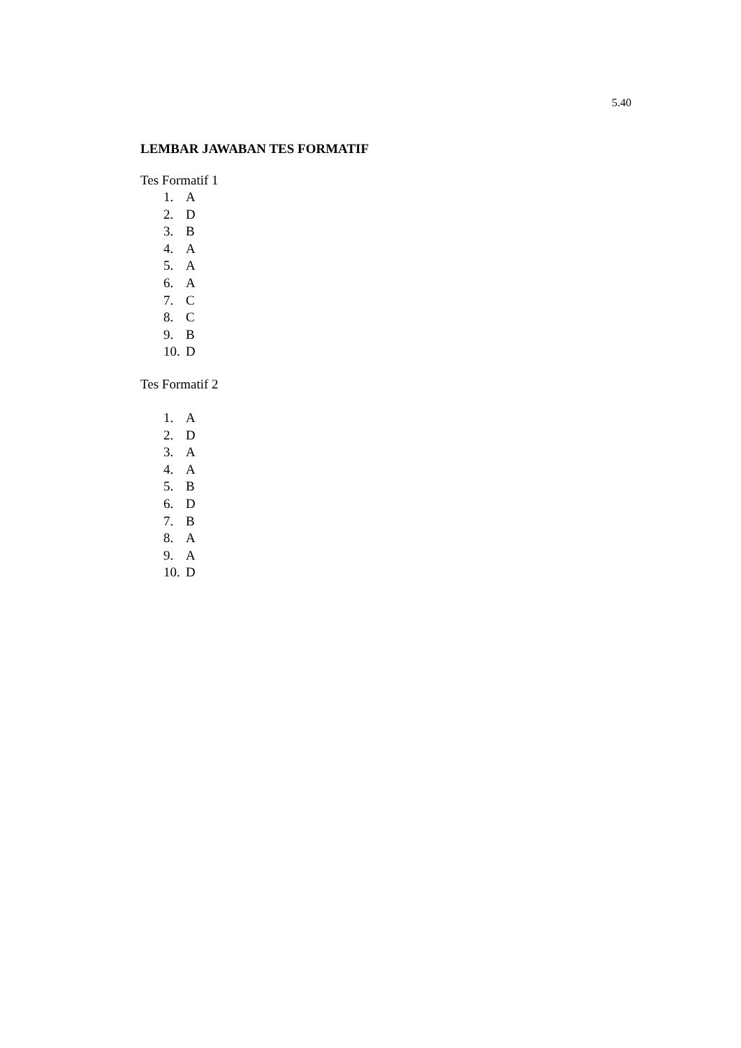5.40
LEMBAR JAWABAN TES FORMATIF
Tes Formatif 1
1. A
2. D
3. B
4. A
5. A
6. A
7. C
8. C
9. B
10. D
Tes Formatif 2
1. A
2. D
3. A
4. A
5. B
6. D
7. B
8. A
9. A
10. D